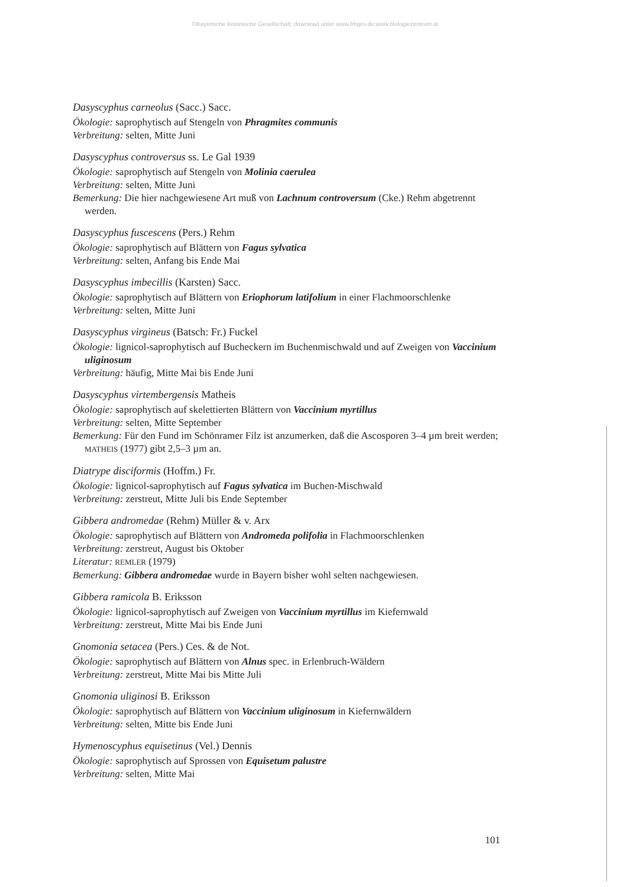©Bayerische Botanische Gesellschaft; download unter www.bbgev.de;www.biologiezentrum.at
Dasyscyphus carneolus (Sacc.) Sacc.
Ökologie: saprophytisch auf Stengeln von Phragmites communis
Verbreitung: selten, Mitte Juni
Dasyscyphus controversus ss. Le Gal 1939
Ökologie: saprophytisch auf Stengeln von Molinia caerulea
Verbreitung: selten, Mitte Juni
Bemerkung: Die hier nachgewiesene Art muß von Lachnum controversum (Cke.) Rehm abgetrennt werden.
Dasyscyphus fuscescens (Pers.) Rehm
Ökologie: saprophytisch auf Blättern von Fagus sylvatica
Verbreitung: selten, Anfang bis Ende Mai
Dasyscyphus imbecillis (Karsten) Sacc.
Ökologie: saprophytisch auf Blättern von Eriophorum latifolium in einer Flachmoorschlenke
Verbreitung: selten, Mitte Juni
Dasyscyphus virgineus (Batsch: Fr.) Fuckel
Ökologie: lignicol-saprophytisch auf Bucheckern im Buchenmischwald und auf Zweigen von Vaccinium uliginosum
Verbreitung: häufig, Mitte Mai bis Ende Juni
Dasyscyphus virtembergensis Matheis
Ökologie: saprophytisch auf skelettierten Blättern von Vaccinium myrtillus
Verbreitung: selten, Mitte September
Bemerkung: Für den Fund im Schönramer Filz ist anzumerken, daß die Ascosporen 3–4 µm breit werden; MATHEIS (1977) gibt 2,5–3 µm an.
Diatrype disciformis (Hoffm.) Fr.
Ökologie: lignicol-saprophytisch auf Fagus sylvatica im Buchen-Mischwald
Verbreitung: zerstreut, Mitte Juli bis Ende September
Gibbera andromedae (Rehm) Müller & v. Arx
Ökologie: saprophytisch auf Blättern von Andromeda polifolia in Flachmoorschlenken
Verbreitung: zerstreut, August bis Oktober
Literatur: REMLER (1979)
Bemerkung: Gibbera andromedae wurde in Bayern bisher wohl selten nachgewiesen.
Gibbera ramicola B. Eriksson
Ökologie: lignicol-saprophytisch auf Zweigen von Vaccinium myrtillus im Kiefernwald
Verbreitung: zerstreut, Mitte Mai bis Ende Juni
Gnomonia setacea (Pers.) Ces. & de Not.
Ökologie: saprophytisch auf Blättern von Alnus spec. in Erlenbruch-Wäldern
Verbreitung: zerstreut, Mitte Mai bis Mitte Juli
Gnomonia uliginosi B. Eriksson
Ökologie: saprophytisch auf Blättern von Vaccinium uliginosum in Kiefernwäldern
Verbreitung: selten, Mitte bis Ende Juni
Hymenoscyphus equisetinus (Vel.) Dennis
Ökologie: saprophytisch auf Sprossen von Equisetum palustre
Verbreitung: selten, Mitte Mai
101